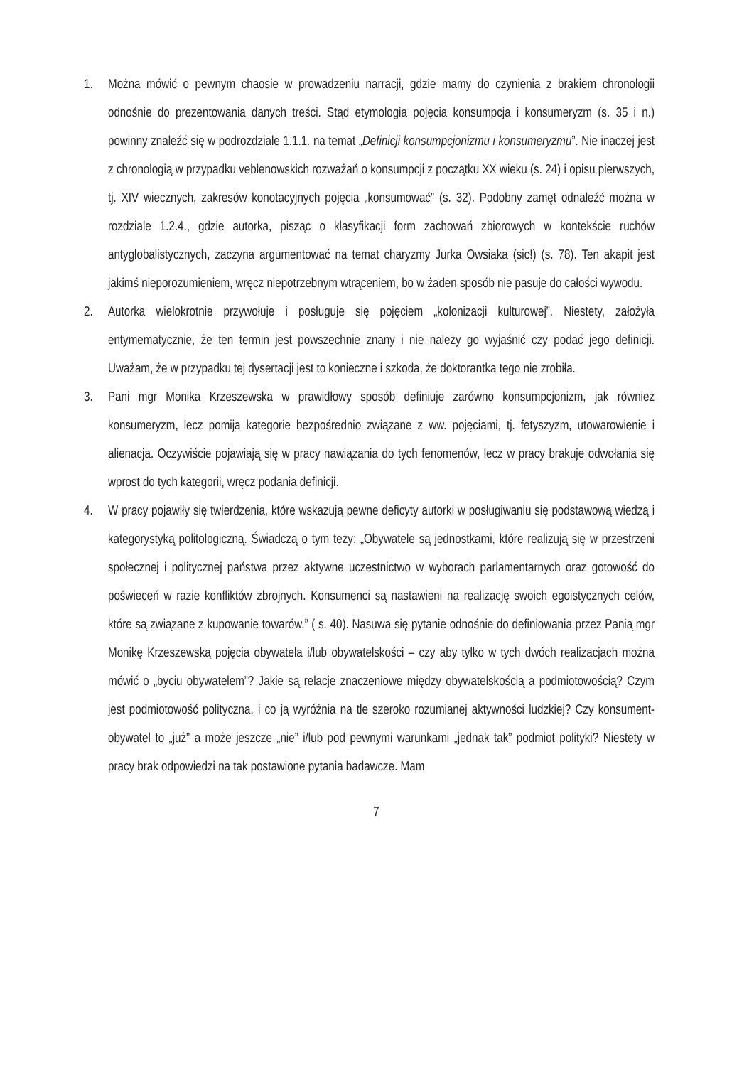1. Można mówić o pewnym chaosie w prowadzeniu narracji, gdzie mamy do czynienia z brakiem chronologii odnośnie do prezentowania danych treści. Stąd etymologia pojęcia konsumpcja i konsumeryzm (s. 35 i n.) powinny znaleźć się w podrozdziale 1.1.1. na temat „Definicji konsumpcjonizmu i konsumeryzmu”. Nie inaczej jest z chronologią w przypadku veblenowskich rozważań o konsumpcji z początku XX wieku (s. 24) i opisu pierwszych, tj. XIV wiecznych, zakresów konotacyjnych pojęcia „konsumować” (s. 32). Podobny zamęt odnaleźć można w rozdziale 1.2.4., gdzie autorka, pisząc o klasyfikacji form zachowań zbiorowych w kontekście ruchów antyglobalistycznych, zaczyna argumentować na temat charyzmy Jurka Owsiaka (sic!) (s. 78). Ten akapit jest jakimś nieporozumieniem, wręcz niepotrzebnym wtrąceniem, bo w żaden sposób nie pasuje do całości wywodu.
2. Autorka wielokrotnie przywołuje i posługuje się pojęciem „kolonizacji kulturowej”. Niestety, założyła entymematycznie, że ten termin jest powszechnie znany i nie należy go wyjaśnić czy podać jego definicji. Uważam, że w przypadku tej dysertacji jest to konieczne i szkoda, że doktorantka tego nie zrobiła.
3. Pani mgr Monika Krzeszewska w prawidłowy sposób definiuje zarówno konsumpcjonizm, jak również konsumeryzm, lecz pomija kategorie bezpośrednio związane z ww. pojęciami, tj. fetyszyzm, utowarowienie i alienacja. Oczywiście pojawiają się w pracy nawiązania do tych fenomenów, lecz w pracy brakuje odwołania się wprost do tych kategorii, wręcz podania definicji.
4. W pracy pojawiły się twierdzenia, które wskazują pewne deficyty autorki w posługiwaniu się podstawową wiedzą i kategorystyką politologiczną. Świadczą o tym tezy: „Obywatele są jednostkami, które realizują się w przestrzeni społecznej i politycznej państwa przez aktywne uczestnictwo w wyborach parlamentarnych oraz gotowość do poświeceń w razie konfliktów zbrojnych. Konsumenci są nastawieni na realizację swoich egoistycznych celów, które są związane z kupowanie towarów.” ( s. 40). Nasuwa się pytanie odnośnie do definiowania przez Panią mgr Monikę Krzeszewską pojęcia obywatela i/lub obywatelskości – czy aby tylko w tych dwóch realizacjach można mówić o „byciu obywatelem”? Jakie są relacje znaczeniowe między obywatelskością a podmiotowością? Czym jest podmiotowość polityczna, i co ją wyróżnia na tle szeroko rozumianej aktywności ludzkiej? Czy konsument-obywatel to „już” a może jeszcze „nie” i/lub pod pewnymi warunkami „jednak tak” podmiot polityki? Niestety w pracy brak odpowiedzi na tak postawione pytania badawcze. Mam
7